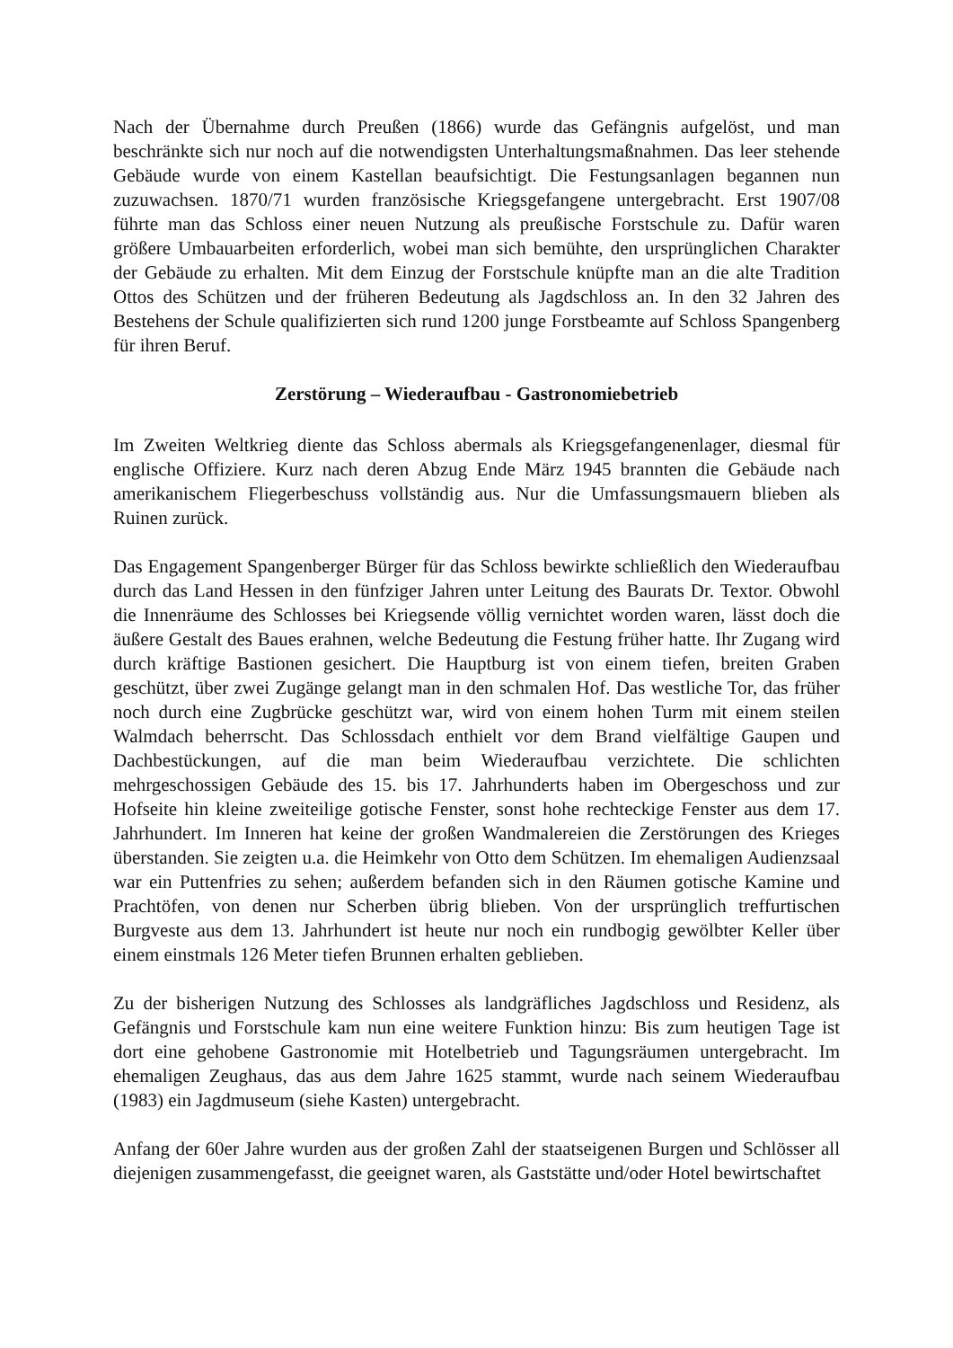Nach der Übernahme durch Preußen (1866) wurde das Gefängnis aufgelöst, und man beschränkte sich nur noch auf die notwendigsten Unterhaltungsmaßnahmen. Das leer stehende Gebäude wurde von einem Kastellan beaufsichtigt. Die Festungsanlagen begannen nun zuzuwachsen. 1870/71 wurden französische Kriegsgefangene untergebracht. Erst 1907/08 führte man das Schloss einer neuen Nutzung als preußische Forstschule zu. Dafür waren größere Umbauarbeiten erforderlich, wobei man sich bemühte, den ursprünglichen Charakter der Gebäude zu erhalten. Mit dem Einzug der Forstschule knüpfte man an die alte Tradition Ottos des Schützen und der früheren Bedeutung als Jagdschloss an. In den 32 Jahren des Bestehens der Schule qualifizierten sich rund 1200 junge Forstbeamte auf Schloss Spangenberg für ihren Beruf.
Zerstörung – Wiederaufbau - Gastronomiebetrieb
Im Zweiten Weltkrieg diente das Schloss abermals als Kriegsgefangenenlager, diesmal für englische Offiziere. Kurz nach deren Abzug Ende März 1945 brannten die Gebäude nach amerikanischem Fliegerbeschuss vollständig aus. Nur die Umfassungsmauern blieben als Ruinen zurück.
Das Engagement Spangenberger Bürger für das Schloss bewirkte schließlich den Wiederaufbau durch das Land Hessen in den fünfziger Jahren unter Leitung des Baurats Dr. Textor. Obwohl die Innenräume des Schlosses bei Kriegsende völlig vernichtet worden waren, lässt doch die äußere Gestalt des Baues erahnen, welche Bedeutung die Festung früher hatte. Ihr Zugang wird durch kräftige Bastionen gesichert. Die Hauptburg ist von einem tiefen, breiten Graben geschützt, über zwei Zugänge gelangt man in den schmalen Hof. Das westliche Tor, das früher noch durch eine Zugbrücke geschützt war, wird von einem hohen Turm mit einem steilen Walmdach beherrscht. Das Schlossdach enthielt vor dem Brand vielfältige Gaupen und Dachbestückungen, auf die man beim Wiederaufbau verzichtete. Die schlichten mehrgeschossigen Gebäude des 15. bis 17. Jahrhunderts haben im Obergeschoss und zur Hofseite hin kleine zweiteilige gotische Fenster, sonst hohe rechteckige Fenster aus dem 17. Jahrhundert. Im Inneren hat keine der großen Wandmalereien die Zerstörungen des Krieges überstanden. Sie zeigten u.a. die Heimkehr von Otto dem Schützen. Im ehemaligen Audienzsaal war ein Puttenfries zu sehen; außerdem befanden sich in den Räumen gotische Kamine und Prachtöfen, von denen nur Scherben übrig blieben. Von der ursprünglich treffurtischen Burgveste aus dem 13. Jahrhundert ist heute nur noch ein rundbogig gewölbter Keller über einem einstmals 126 Meter tiefen Brunnen erhalten geblieben.
Zu der bisherigen Nutzung des Schlosses als landgräfliches Jagdschloss und Residenz, als Gefängnis und Forstschule kam nun eine weitere Funktion hinzu: Bis zum heutigen Tage ist dort eine gehobene Gastronomie mit Hotelbetrieb und Tagungsräumen untergebracht. Im ehemaligen Zeughaus, das aus dem Jahre 1625 stammt, wurde nach seinem Wiederaufbau (1983) ein Jagdmuseum (siehe Kasten) untergebracht.
Anfang der 60er Jahre wurden aus der großen Zahl der staatseigenen Burgen und Schlösser all diejenigen zusammengefasst, die geeignet waren, als Gaststätte und/oder Hotel bewirtschaftet